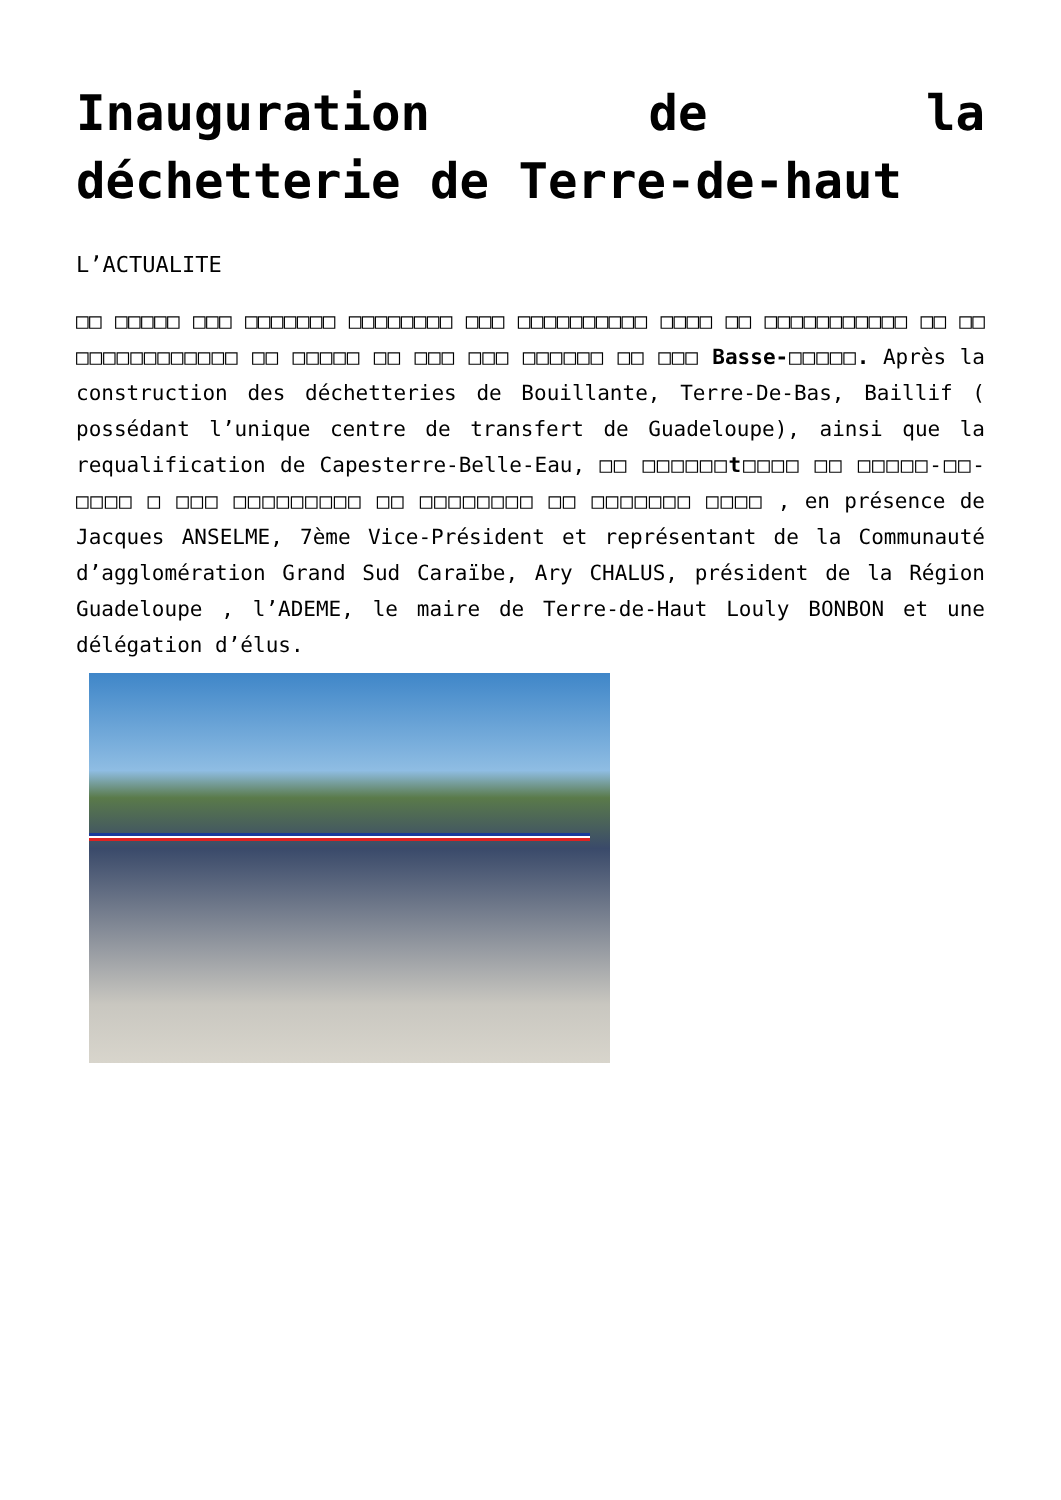Inauguration de la
déchetterie de Terre-de-haut
L’ACTUALITE
□□ □□□□□ □□□ □□□□□□□ □□□□□□□□ □□□ □□□□□□□□□□ □□□□ □□ □□□□□□□□□□□ □□ □□ □□□□□□□□□□□□ □□ □□□□□ □□ □□□ □□□ □□□□□□ □□ □□□ Basse-□□□□□. Après la construction des déchetteries de Bouillante, Terre-De-Bas, Baillif ( possédant l’unique centre de transfert de Guadeloupe), ainsi que la requalification de Capesterre-Belle-Eau, □□ □□□□□□t□□□□ □□ □□□□□-□□-□□□□ □ □□□ □□□□□□□□□ □□ □□□□□□□□ □□ □□□□□□□ □□□□ , en présence de Jacques ANSELME, 7ème Vice-Président et représentant de la Communauté d’agglomération Grand Sud Caraïbe, Ary CHALUS, président de la Région Guadeloupe , l’ADEME, le maire de Terre-de-Haut Louly BONBON et une délégation d’élus.